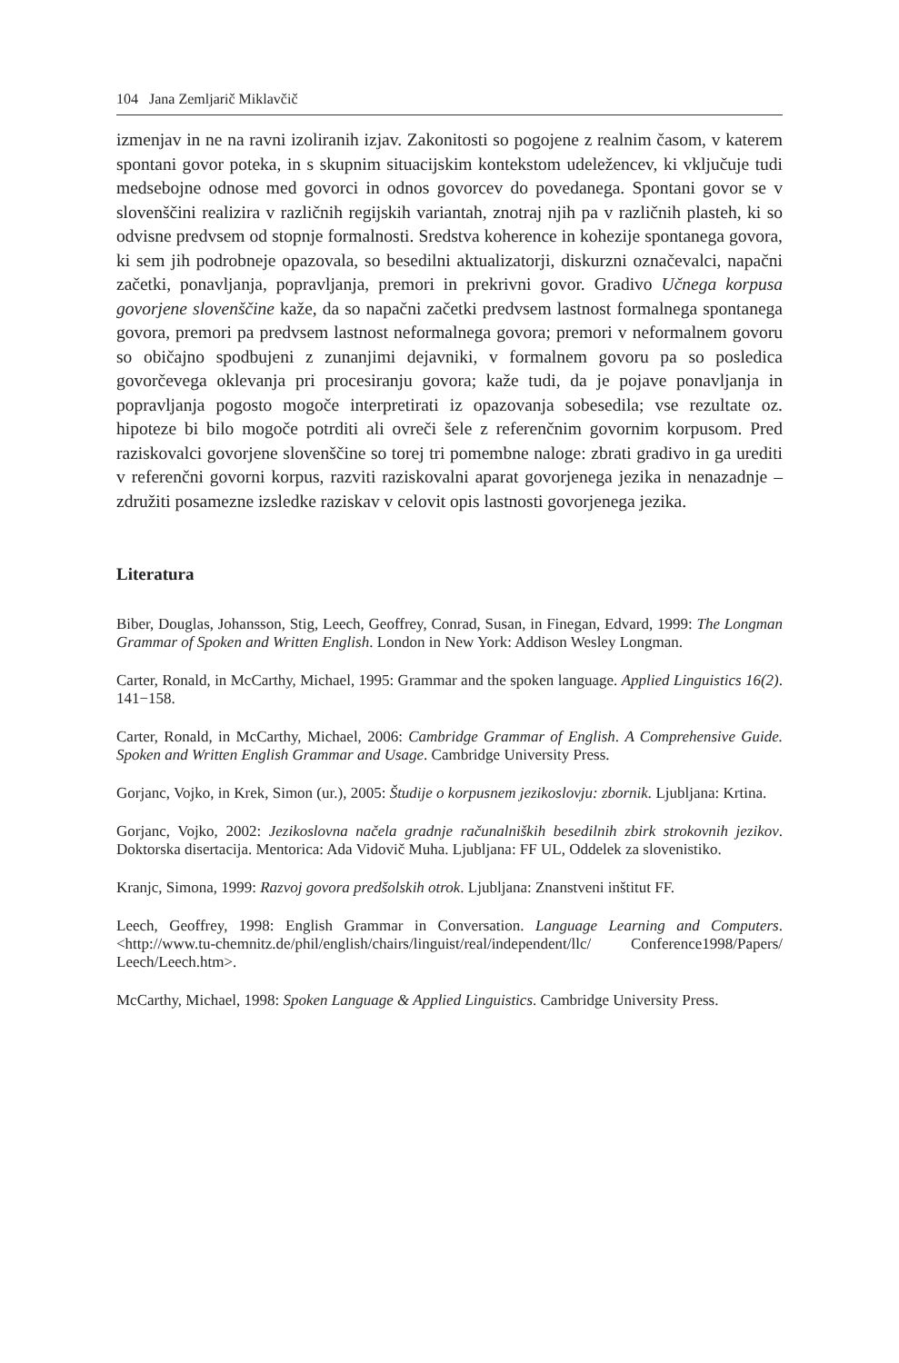104 Jana Zemljarič Miklavčič
izmenjav in ne na ravni izoliranih izjav. Zakonitosti so pogojene z realnim časom, v katerem spontani govor poteka, in s skupnim situacijskim kontekstom udeležencev, ki vključuje tudi medsebojne odnose med govorci in odnos govorcev do povedanega. Spontani govor se v slovenščini realizira v različnih regijskih variantah, znotraj njih pa v različnih plasteh, ki so odvisne predvsem od stopnje formalnosti. Sredstva koherence in kohezije spontanega govora, ki sem jih podrobneje opazovala, so besedilni aktualizatorji, diskurzni označevalci, napačni začetki, ponavljanja, popravljanja, premori in prekrivni govor. Gradivo Učnega korpusa govorjene slovenščine kaže, da so napačni začetki predvsem lastnost formalnega spontanega govora, premori pa predvsem lastnost neformalnega govora; premori v neformalnem govoru so običajno spodbujeni z zunanjimi dejavniki, v formalnem govoru pa so posledica govorčevega oklevanja pri procesiranju govora; kaže tudi, da je pojave ponavljanja in popravljanja pogosto mogoče interpretirati iz opazovanja sobesedila; vse rezultate oz. hipoteze bi bilo mogoče potrditi ali ovreči šele z referenčnim govornim korpusom. Pred raziskovalci govorjene slovenščine so torej tri pomembne naloge: zbrati gradivo in ga urediti v referenčni govorni korpus, razviti raziskovalni aparat govorjenega jezika in nenazadnje – združiti posamezne izsledke raziskav v celovit opis lastnosti govorjenega jezika.
Literatura
Biber, Douglas, Johansson, Stig, Leech, Geoffrey, Conrad, Susan, in Finegan, Edvard, 1999: The Longman Grammar of Spoken and Written English. London in New York: Addison Wesley Longman.
Carter, Ronald, in McCarthy, Michael, 1995: Grammar and the spoken language. Applied Linguistics 16(2). 141−158.
Carter, Ronald, in McCarthy, Michael, 2006: Cambridge Grammar of English. A Comprehensive Guide. Spoken and Written English Grammar and Usage. Cambridge University Press.
Gorjanc, Vojko, in Krek, Simon (ur.), 2005: Študije o korpusnem jezikoslovju: zbornik. Ljubljana: Krtina.
Gorjanc, Vojko, 2002: Jezikoslovna načela gradnje računalniških besedilnih zbirk strokovnih jezikov. Doktorska disertacija. Mentorica: Ada Vidovič Muha. Ljubljana: FF UL, Oddelek za slovenistiko.
Kranjc, Simona, 1999: Razvoj govora predšolskih otrok. Ljubljana: Znanstveni inštitut FF.
Leech, Geoffrey, 1998: English Grammar in Conversation. Language Learning and Computers.<http://www.tu-chemnitz.de/phil/english/chairs/linguist/real/independent/llc/ Conference1998/Papers/ Leech/Leech.htm>.
McCarthy, Michael, 1998: Spoken Language & Applied Linguistics. Cambridge University Press.